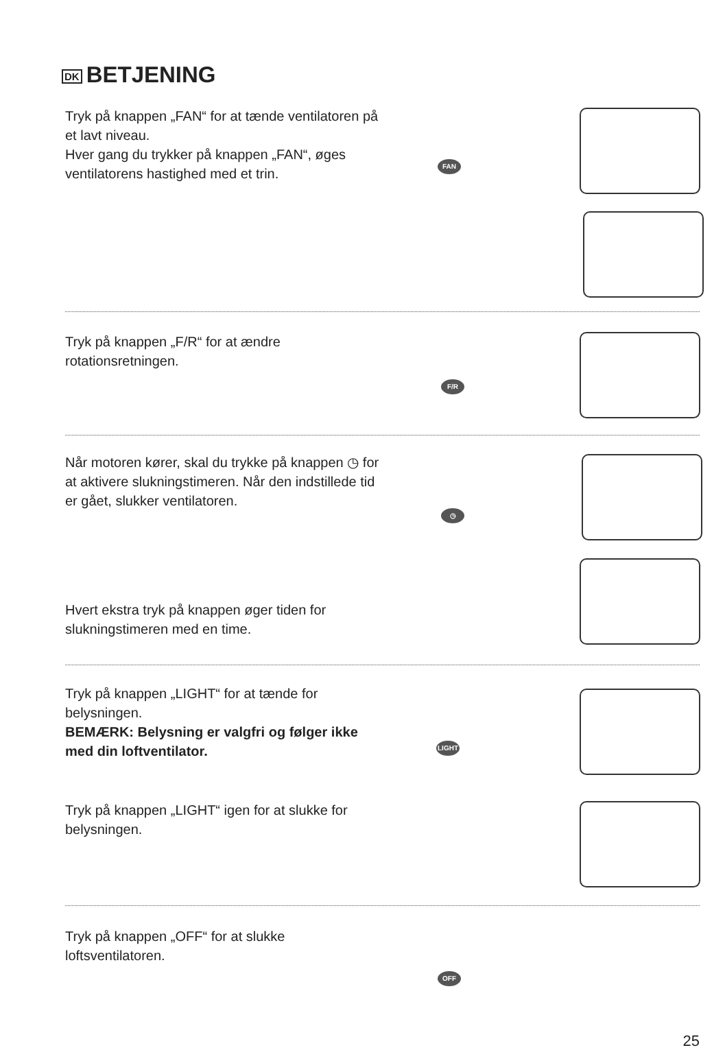DK BETJENING
Tryk på knappen „FAN“ for at tænde ventilatoren på et lavt niveau.
Hver gang du trykker på knappen „FAN“, øges ventilatorens hastighed med et trin.
FAN
Tryk på knappen „F/R“ for at ændre rotationsretningen.
F/R
Når motoren kører, skal du trykke på knappen ◷ for at aktivere slukningstimeren. Når den indstillede tid er gået, slukker ventilatoren.
◷
Hvert ekstra tryk på knappen øger tiden for slukningstimeren med en time.
Tryk på knappen „LIGHT“ for at tænde for belysningen.
BEMÆRK: Belysning er valgfri og følger ikke med din loftventilator.
LIGHT
Tryk på knappen „LIGHT“ igen for at slukke for belysningen.
Tryk på knappen „OFF“ for at slukke loftsventilatoren.
OFF
25